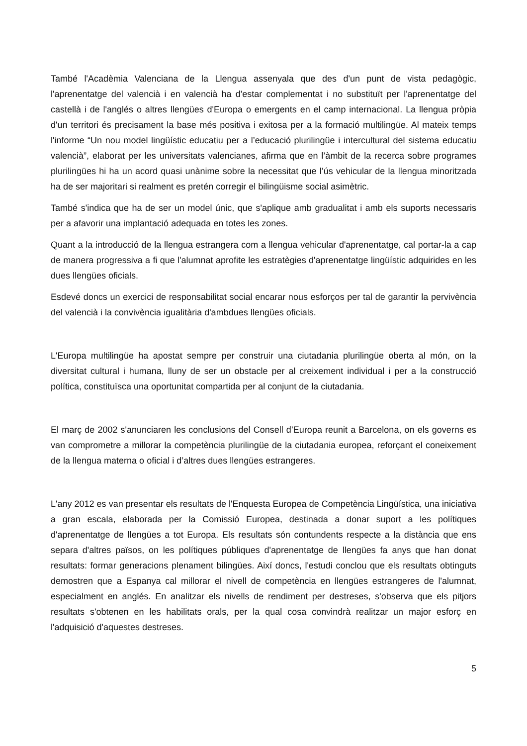També l'Acadèmia Valenciana de la Llengua assenyala que des d'un punt de vista pedagògic, l'aprenentatge del valencià i en valencià ha d'estar complementat i no substituït per l'aprenentatge del castellà i de l'anglés o altres llengües d'Europa o emergents en el camp internacional. La llengua pròpia d'un territori és precisament la base més positiva i exitosa per a la formació multilingüe. Al mateix temps l'informe “Un nou model lingüístic educatiu per a l’educació plurilingüe i intercultural del sistema educatiu valencià”, elaborat per les universitats valencianes, afirma que en l’àmbit de la recerca sobre programes plurilingües hi ha un acord quasi unànime sobre la necessitat que l’ús vehicular de la llengua minoritzada ha de ser majoritari si realment es pretén corregir el bilingüisme social asimètric.
També s'indica que ha de ser un model únic, que s'aplique amb gradualitat i amb els suports necessaris per a afavorir una implantació adequada en totes les zones.
Quant a la introducció de la llengua estrangera com a llengua vehicular d'aprenentatge, cal portar-la a cap de manera progressiva a fi que l'alumnat aprofite les estratègies d'aprenentatge lingüístic adquirides en les dues llengües oficials.
Esdevé doncs un exercici de responsabilitat social encarar nous esforços per tal de garantir la pervivència del valencià i la convivència igualitària d'ambdues llengües oficials.
L'Europa multilingüe ha apostat sempre per construir una ciutadania plurilingüe oberta al món, on la diversitat cultural i humana, lluny de ser un obstacle per al creixement individual i per a la construcció política, constituïsca una oportunitat compartida per al conjunt de la ciutadania.
El març de 2002 s'anunciaren les conclusions del Consell d’Europa reunit a Barcelona, on els governs es van comprometre a millorar la competència plurilingüe de la ciutadania europea, reforçant el coneixement de la llengua materna o oficial i d’altres dues llengües estrangeres.
L'any 2012 es van presentar els resultats de l'Enquesta Europea de Competència Lingüística, una iniciativa a gran escala, elaborada per la Comissió Europea, destinada a donar suport a les polítiques d'aprenentatge de llengües a tot Europa. Els resultats són contundents respecte a la distància que ens separa d'altres països, on les polítiques públiques d'aprenentatge de llengües fa anys que han donat resultats: formar generacions plenament bilingües. Així doncs, l'estudi conclou que els resultats obtinguts demostren que a Espanya cal millorar el nivell de competència en llengües estrangeres de l'alumnat, especialment en anglés. En analitzar els nivells de rendiment per destreses, s'observa que els pitjors resultats s'obtenen en les habilitats orals, per la qual cosa convindrà realitzar un major esforç en l'adquisició d'aquestes destreses.
5